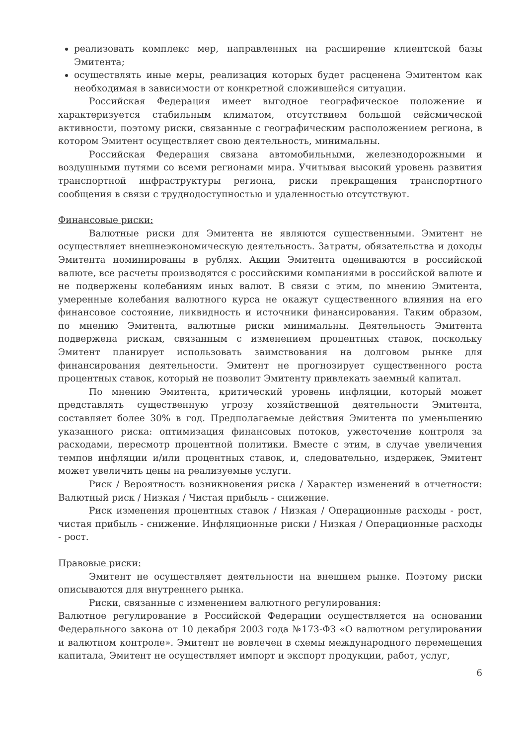реализовать комплекс мер, направленных на расширение клиентской базы Эмитента;
осуществлять иные меры, реализация которых будет расценена Эмитентом как необходимая в зависимости от конкретной сложившейся ситуации.
Российская Федерация имеет выгодное географическое положение и характеризуется стабильным климатом, отсутствием большой сейсмической активности, поэтому риски, связанные с географическим расположением региона, в котором Эмитент осуществляет свою деятельность, минимальны.
Российская Федерация связана автомобильными, железнодорожными и воздушными путями со всеми регионами мира. Учитывая высокий уровень развития транспортной инфраструктуры региона, риски прекращения транспортного сообщения в связи с труднодоступностью и удаленностью отсутствуют.
Финансовые риски:
Валютные риски для Эмитента не являются существенными. Эмитент не осуществляет внешнеэкономическую деятельность. Затраты, обязательства и доходы Эмитента номинированы в рублях. Акции Эмитента оцениваются в российской валюте, все расчеты производятся с российскими компаниями в российской валюте и не подвержены колебаниям иных валют. В связи с этим, по мнению Эмитента, умеренные колебания валютного курса не окажут существенного влияния на его финансовое состояние, ликвидность и источники финансирования. Таким образом, по мнению Эмитента, валютные риски минимальны. Деятельность Эмитента подвержена рискам, связанным с изменением процентных ставок, поскольку Эмитент планирует использовать заимствования на долговом рынке для финансирования деятельности. Эмитент не прогнозирует существенного роста процентных ставок, который не позволит Эмитенту привлекать заемный капитал.
По мнению Эмитента, критический уровень инфляции, который может представлять существенную угрозу хозяйственной деятельности Эмитента, составляет более 30% в год. Предполагаемые действия Эмитента по уменьшению указанного риска: оптимизация финансовых потоков, ужесточение контроля за расходами, пересмотр процентной политики. Вместе с этим, в случае увеличения темпов инфляции и/или процентных ставок, и, следовательно, издержек, Эмитент может увеличить цены на реализуемые услуги.
Риск / Вероятность возникновения риска / Характер изменений в отчетности: Валютный риск / Низкая / Чистая прибыль - снижение.
Риск изменения процентных ставок / Низкая / Операционные расходы - рост, чистая прибыль - снижение. Инфляционные риски / Низкая / Операционные расходы - рост.
Правовые риски:
Эмитент не осуществляет деятельности на внешнем рынке. Поэтому риски описываются для внутреннего рынка.
Риски, связанные с изменением валютного регулирования:
Валютное регулирование в Российской Федерации осуществляется на основании Федерального закона от 10 декабря 2003 года №173-ФЗ «О валютном регулировании и валютном контроле». Эмитент не вовлечен в схемы международного перемещения капитала, Эмитент не осуществляет импорт и экспорт продукции, работ, услуг,
6